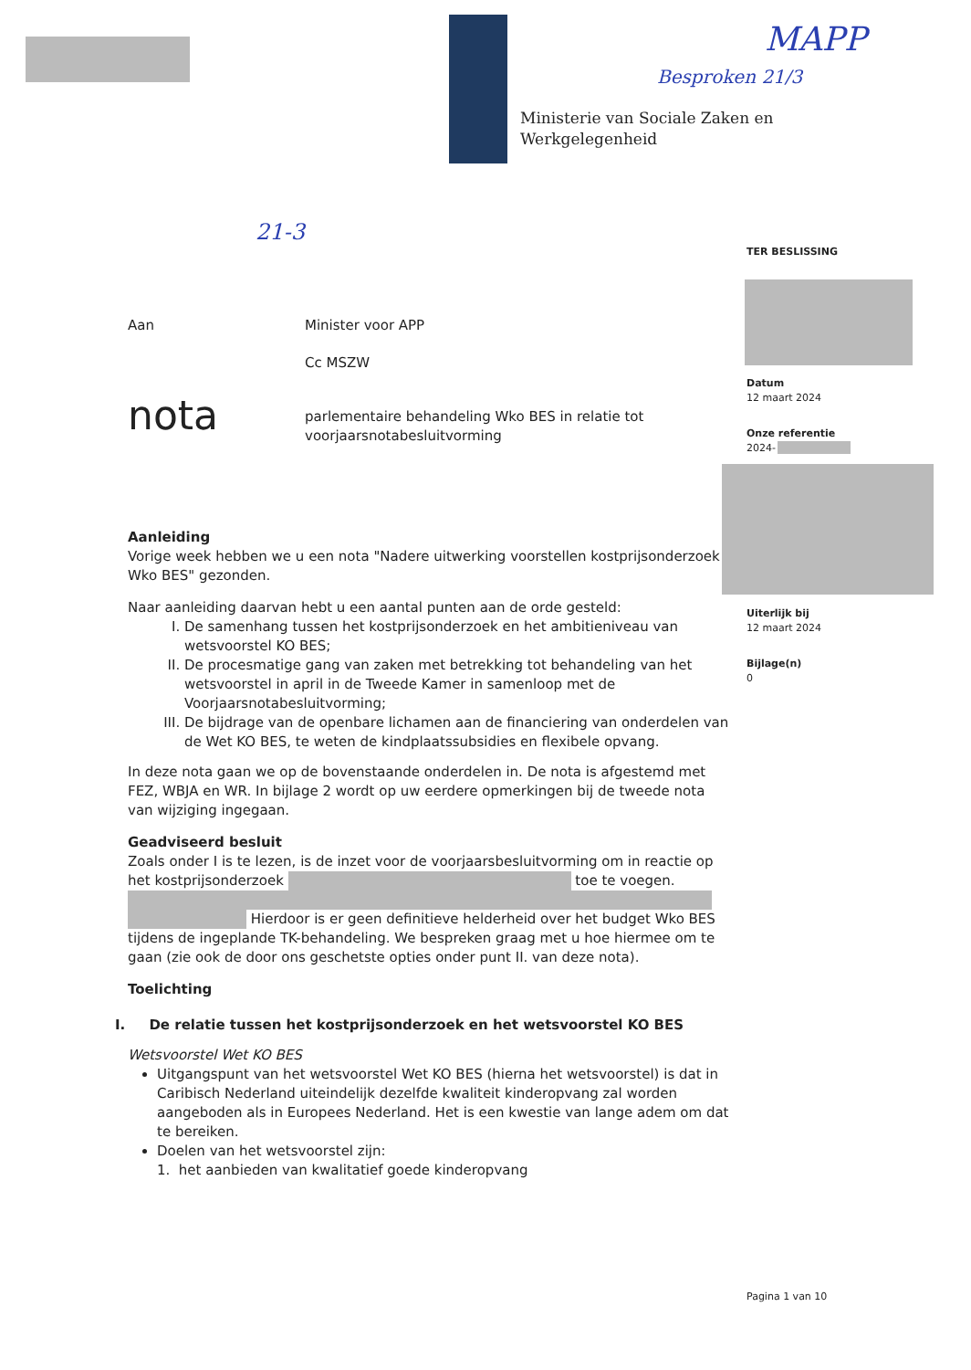MAPP
Besproken 21/3
21-3
Ministerie van Sociale Zaken en
Werkgelegenheid
TER BESLISSING
Datum
12 maart 2024
Onze referentie
2024-
Uiterlijk bij
12 maart 2024
Bijlage(n)
0
Aan Minister voor APP
Cc MSZW
nota
parlementaire behandeling Wko BES in relatie tot
voorjaarsnotabesluitvorming
Aanleiding
Vorige week hebben we u een nota "Nadere uitwerking voorstellen kostprijsonderzoek Wko BES" gezonden.
Naar aanleiding daarvan hebt u een aantal punten aan de orde gesteld:
I. De samenhang tussen het kostprijsonderzoek en het ambitieniveau van wetsvoorstel KO BES;
II. De procesmatige gang van zaken met betrekking tot behandeling van het wetsvoorstel in april in de Tweede Kamer in samenloop met de Voorjaarsnotabesluitvorming;
III. De bijdrage van de openbare lichamen aan de financiering van onderdelen van de Wet KO BES, te weten de kindplaatssubsidies en flexibele opvang.
In deze nota gaan we op de bovenstaande onderdelen in. De nota is afgestemd met FEZ, WBJA en WR. In bijlage 2 wordt op uw eerdere opmerkingen bij de tweede nota van wijziging ingegaan.
Geadviseerd besluit
Zoals onder I is te lezen, is de inzet voor de voorjaarsbesluitvorming om in reactie op het kostprijsonderzoek toe te voegen.
Hierdoor is er geen definitieve helderheid over het budget Wko BES tijdens de ingeplande TK-behandeling. We bespreken graag met u hoe hiermee om te gaan (zie ook de door ons geschetste opties onder punt II. van deze nota).
Toelichting
I. De relatie tussen het kostprijsonderzoek en het wetsvoorstel KO BES
Wetsvoorstel Wet KO BES
Uitgangspunt van het wetsvoorstel Wet KO BES (hierna het wetsvoorstel) is dat in Caribisch Nederland uiteindelijk dezelfde kwaliteit kinderopvang zal worden aangeboden als in Europees Nederland. Het is een kwestie van lange adem om dat te bereiken.
Doelen van het wetsvoorstel zijn:
1. het aanbieden van kwalitatief goede kinderopvang
Pagina 1 van 10